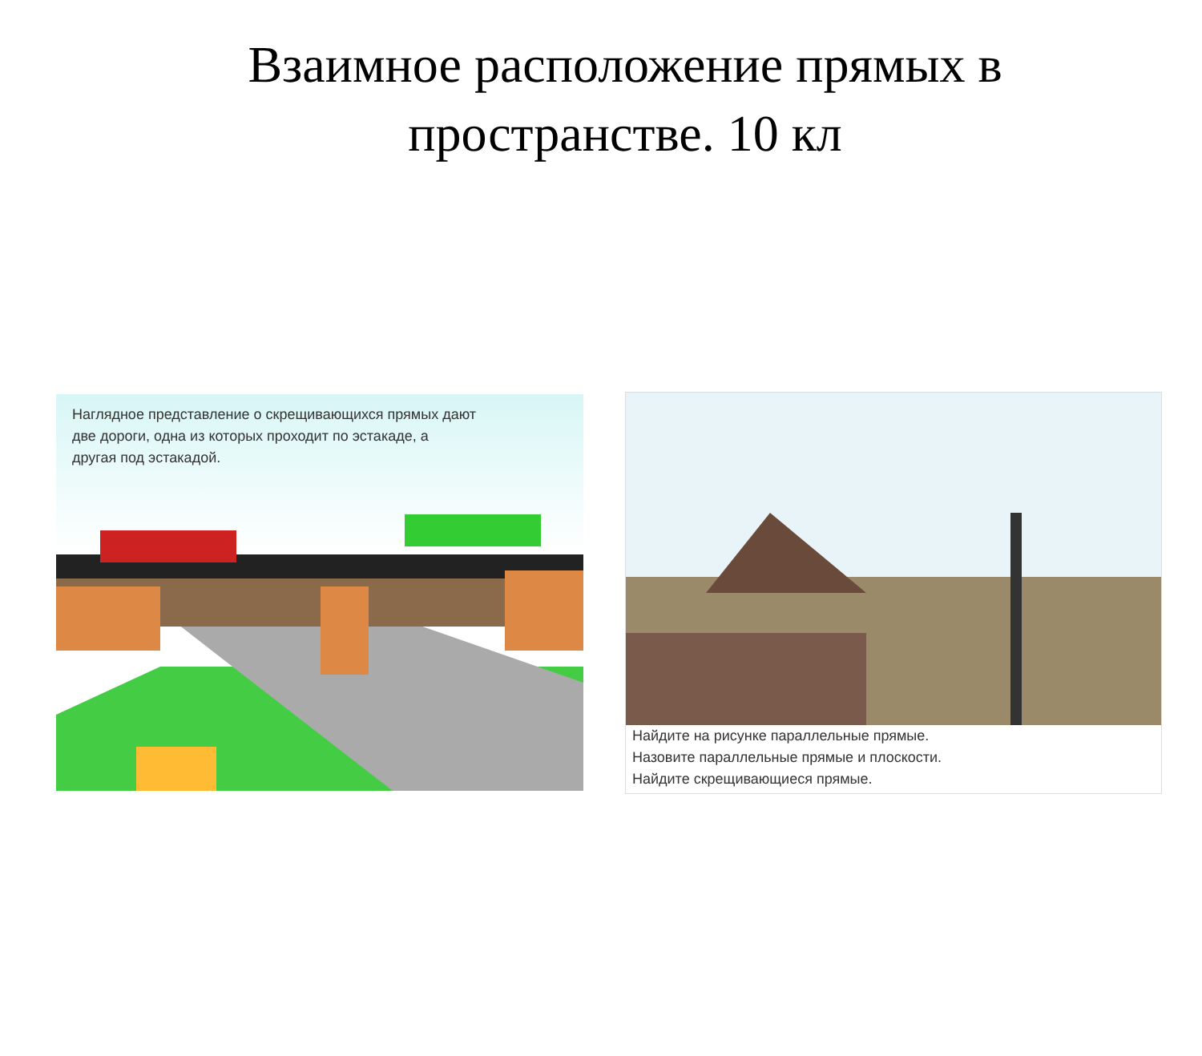Взаимное расположение прямых в
пространстве. 10 кл
Наглядное представление о скрещивающихся прямых дают
две дороги, одна из которых проходит по эстакаде, а
другая под эстакадой.
Найдите на рисунке параллельные прямые.
Назовите параллельные прямые и плоскости.
Найдите скрещивающиеся прямые.